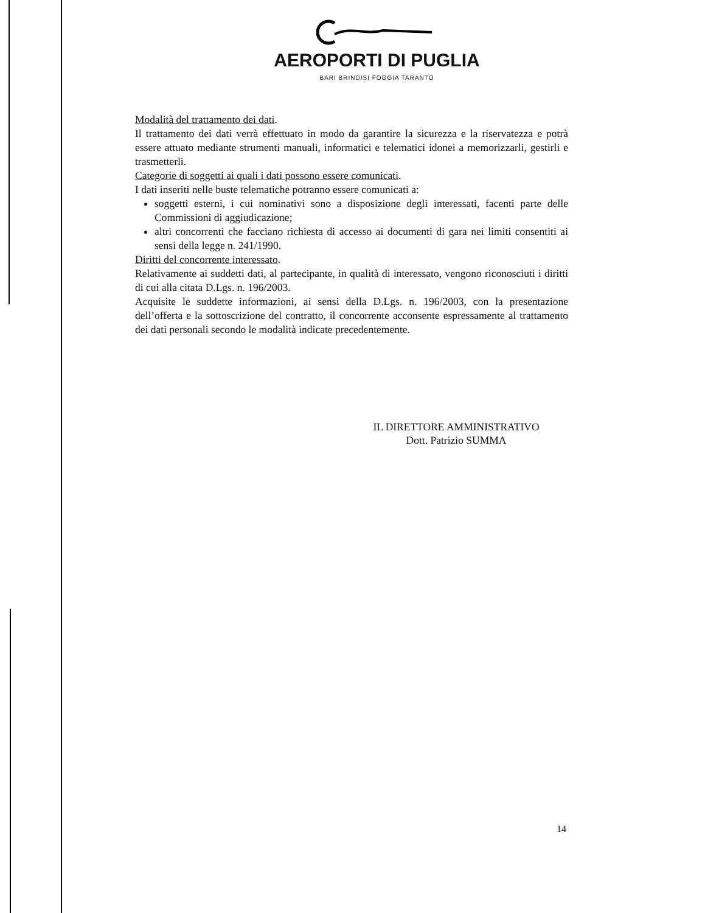AEROPORTI DI PUGLIA
BARI BRINDISI FOGGIA TARANTO
Modalità del trattamento dei dati.
Il trattamento dei dati verrà effettuato in modo da garantire la sicurezza e la riservatezza e potrà essere attuato mediante strumenti manuali, informatici e telematici idonei a memorizzarli, gestirli e trasmetterli.
Categorie di soggetti ai quali i dati possono essere comunicati.
I dati inseriti nelle buste telematiche potranno essere comunicati a:
soggetti esterni, i cui nominativi sono a disposizione degli interessati, facenti parte delle Commissioni di aggiudicazione;
altri concorrenti che facciano richiesta di accesso ai documenti di gara nei limiti consentiti ai sensi della legge n. 241/1990.
Diritti del concorrente interessato.
Relativamente ai suddetti dati, al partecipante, in qualità di interessato, vengono riconosciuti i diritti di cui alla citata D.Lgs. n. 196/2003.
Acquisite le suddette informazioni, ai sensi della D.Lgs. n. 196/2003, con la presentazione dell’offerta e la sottoscrizione del contratto, il concorrente acconsente espressamente al trattamento dei dati personali secondo le modalità indicate precedentemente.
IL DIRETTORE AMMINISTRATIVO
Dott. Patrizio SUMMA
14